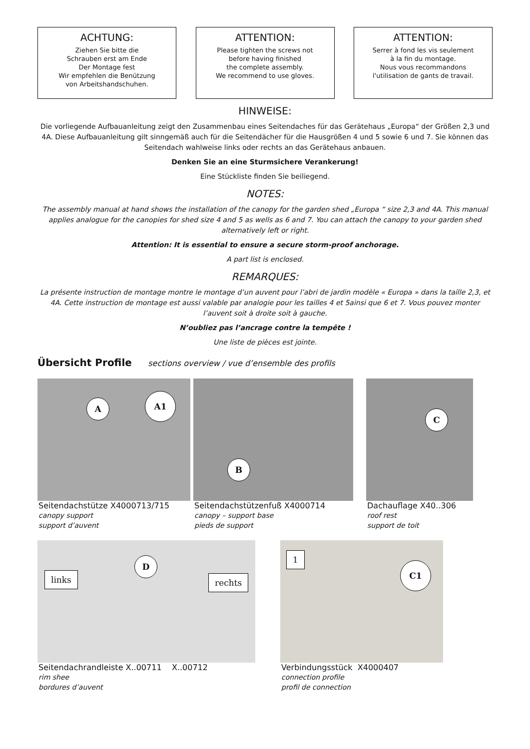ACHTUNG:
Ziehen Sie bitte die
Schrauben erst am Ende
Der Montage fest
Wir empfehlen die Benützung
von Arbeitshandschuhen.
ATTENTION:
Please tighten the screws not
before having finished
the complete assembly.
We recommend to use gloves.
ATTENTION:
Serrer à fond les vis seulement
à la fin du montage.
Nous vous recommandons
l'utilisation de gants de travail.
HINWEISE:
Die vorliegende Aufbauanleitung zeigt den Zusammenbau eines Seitendaches für das Gerätehaus „Europa“ der Größen 2,3 und 4A. Diese Aufbauanleitung gilt sinngemäß auch für die Seitendächer für die Hausgrößen 4 und 5 sowie 6 und 7. Sie können das Seitendach wahlweise links oder rechts an das Gerätehaus anbauen.
Denken Sie an eine Sturmsichere Verankerung!
Eine Stückliste finden Sie beiliegend.
NOTES:
The assembly manual at hand shows the installation of the canopy for the garden shed „Europa “ size 2,3 and 4A. This manual applies analogue for the canopies for shed size 4 and 5 as wells as 6 and 7. You can attach the canopy to your garden shed alternatively left or right.
Attention: It is essential to ensure a secure storm-proof anchorage.
A part list is enclosed.
REMARQUES:
La présente instruction de montage montre le montage d’un auvent pour l’abri de jardin modèle « Europa » dans la taille 2,3, et 4A. Cette instruction de montage est aussi valable par analogie pour les tailles 4 et 5ainsi que 6 et 7. Vous pouvez monter l’auvent soit à droite soit à gauche.
N’oubliez pas l’ancrage contre la tempête !
Une liste de pièces est jointe.
Übersicht Profile sections overview / vue d’ensemble des profils
A
A1
Seitendachstütze X4000713/715
canopy support
support d’auvent
B
Seitendachstützenfuß X4000714
canopy – support base
pieds de support
C
Dachauflage X40..306
roof rest
support de toit
D
links rechts
Seitendachrandleiste X..00711 X..00712
rim shee
bordures d’auvent
1
C1
Verbindungsstück X4000407
connection profile
profil de connection